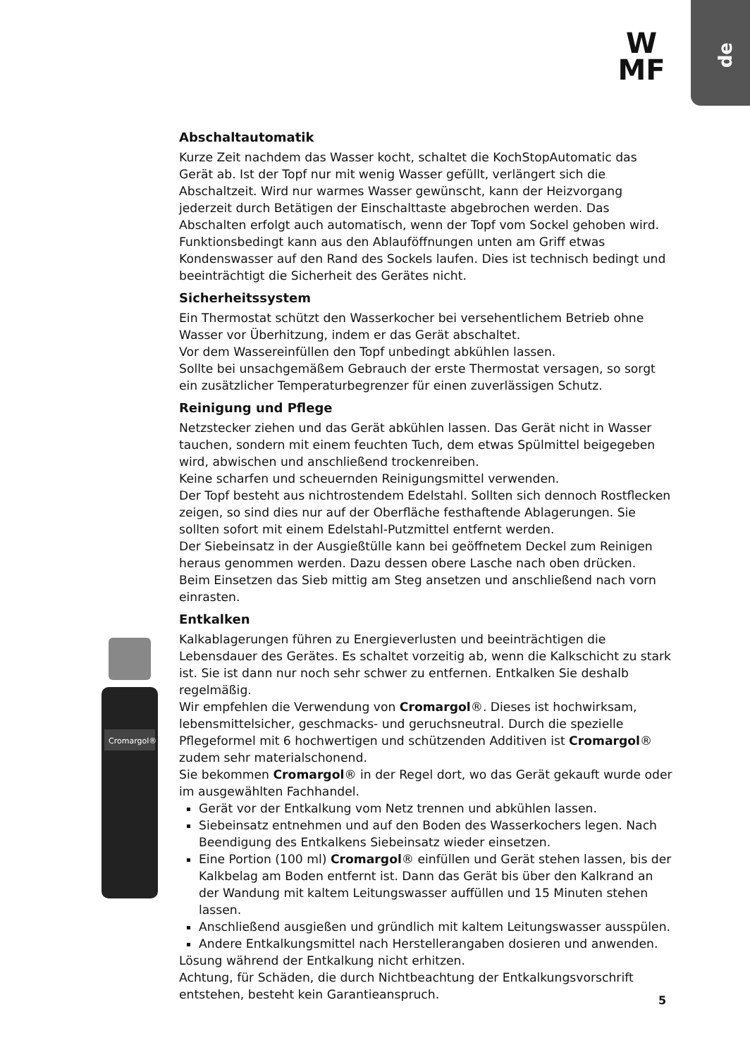de
W
MF
Cromargol®
Abschaltautomatik
Kurze Zeit nachdem das Wasser kocht, schaltet die KochStopAutomatic das Gerät ab. Ist der Topf nur mit wenig Wasser gefüllt, verlängert sich die Abschaltzeit. Wird nur warmes Wasser gewünscht, kann der Heizvorgang jederzeit durch Betätigen der Einschalttaste abgebrochen werden. Das Abschalten erfolgt auch automatisch, wenn der Topf vom Sockel gehoben wird.
Funktionsbedingt kann aus den Ablauföffnungen unten am Griff etwas Kondenswasser auf den Rand des Sockels laufen. Dies ist technisch bedingt und beeinträchtigt die Sicherheit des Gerätes nicht.
Sicherheitssystem
Ein Thermostat schützt den Wasserkocher bei versehentlichem Betrieb ohne Wasser vor Überhitzung, indem er das Gerät abschaltet.
Vor dem Wassereinfüllen den Topf unbedingt abkühlen lassen.
Sollte bei unsachgemäßem Gebrauch der erste Thermostat versagen, so sorgt ein zusätzlicher Temperaturbegrenzer für einen zuverlässigen Schutz.
Reinigung und Pflege
Netzstecker ziehen und das Gerät abkühlen lassen. Das Gerät nicht in Wasser tauchen, sondern mit einem feuchten Tuch, dem etwas Spülmittel beigegeben wird, abwischen und anschließend trockenreiben.
Keine scharfen und scheuernden Reinigungsmittel verwenden.
Der Topf besteht aus nichtrostendem Edelstahl. Sollten sich dennoch Rostflecken zeigen, so sind dies nur auf der Oberfläche festhaftende Ablagerungen. Sie sollten sofort mit einem Edelstahl-Putzmittel entfernt werden.
Der Siebeinsatz in der Ausgießtülle kann bei geöffnetem Deckel zum Reinigen heraus genommen werden. Dazu dessen obere Lasche nach oben drücken.
Beim Einsetzen das Sieb mittig am Steg ansetzen und anschließend nach vorn einrasten.
Entkalken
Kalkablagerungen führen zu Energieverlusten und beeinträchtigen die Lebensdauer des Gerätes. Es schaltet vorzeitig ab, wenn die Kalkschicht zu stark ist. Sie ist dann nur noch sehr schwer zu entfernen. Entkalken Sie deshalb regelmäßig.
Wir empfehlen die Verwendung von Cromargol®. Dieses ist hochwirksam, lebensmittelsicher, geschmacks- und geruchsneutral. Durch die spezielle Pflegeformel mit 6 hochwertigen und schützenden Additiven ist Cromargol® zudem sehr materialschonend.
Sie bekommen Cromargol® in der Regel dort, wo das Gerät gekauft wurde oder im ausgewählten Fachhandel.
Gerät vor der Entkalkung vom Netz trennen und abkühlen lassen.
Siebeinsatz entnehmen und auf den Boden des Wasserkochers legen. Nach Beendigung des Entkalkens Siebeinsatz wieder einsetzen.
Eine Portion (100 ml) Cromargol® einfüllen und Gerät stehen lassen, bis der Kalkbelag am Boden entfernt ist. Dann das Gerät bis über den Kalkrand an der Wandung mit kaltem Leitungswasser auffüllen und 15 Minuten stehen lassen.
Anschließend ausgießen und gründlich mit kaltem Leitungswasser ausspülen.
Andere Entkalkungsmittel nach Herstellerangaben dosieren und anwenden.
Lösung während der Entkalkung nicht erhitzen.
Achtung, für Schäden, die durch Nichtbeachtung der Entkalkungsvorschrift entstehen, besteht kein Garantieanspruch.
5